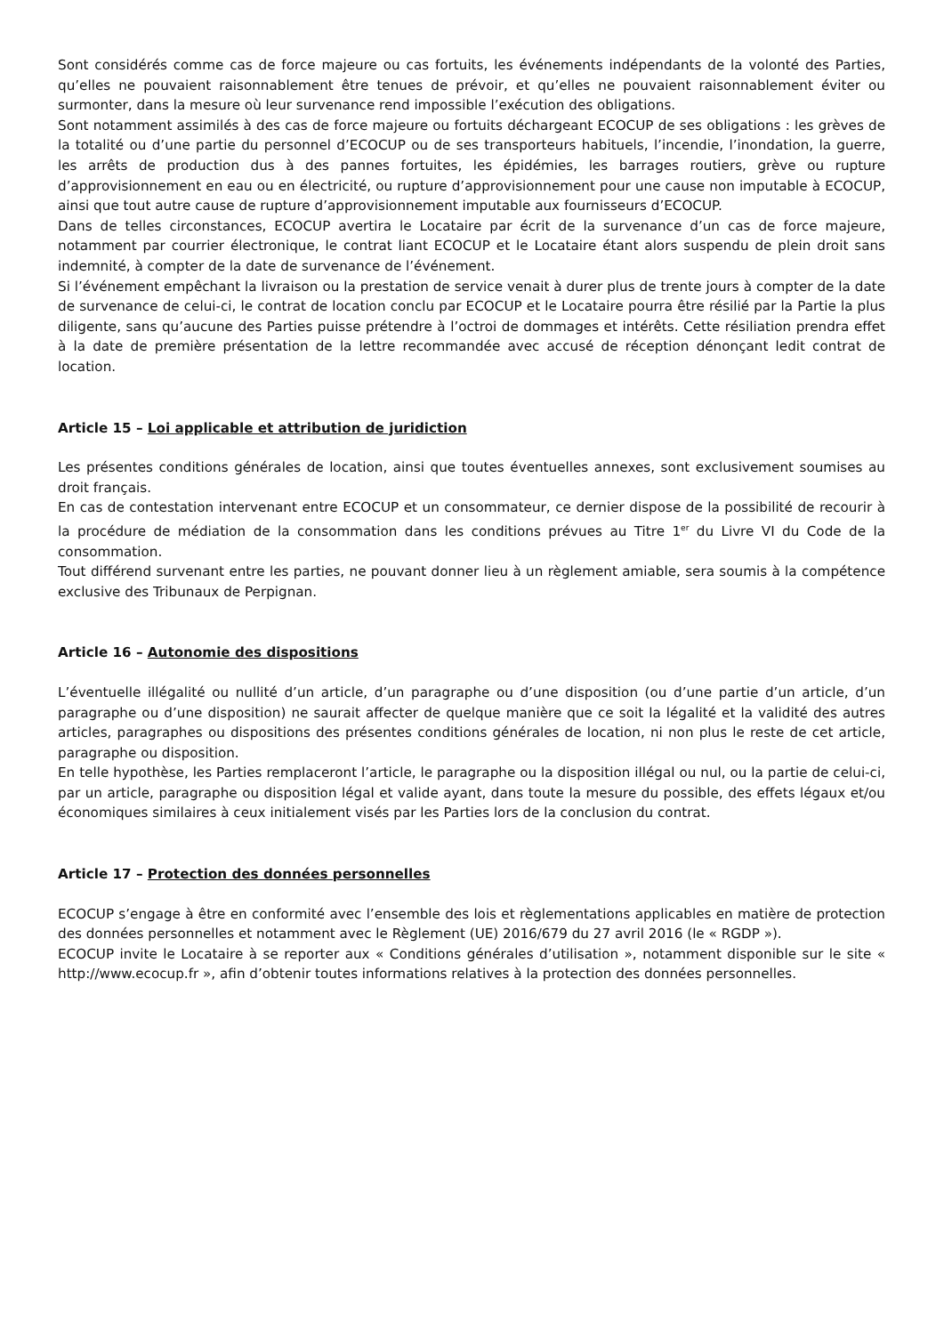Sont considérés comme cas de force majeure ou cas fortuits, les événements indépendants de la volonté des Parties, qu’elles ne pouvaient raisonnablement être tenues de prévoir, et qu’elles ne pouvaient raisonnablement éviter ou surmonter, dans la mesure où leur survenance rend impossible l’exécution des obligations.
Sont notamment assimilés à des cas de force majeure ou fortuits déchargeant ECOCUP de ses obligations : les grèves de la totalité ou d’une partie du personnel d’ECOCUP ou de ses transporteurs habituels, l’incendie, l’inondation, la guerre, les arrêts de production dus à des pannes fortuites, les épidémies, les barrages routiers, grève ou rupture d’approvisionnement en eau ou en électricité, ou rupture d’approvisionnement pour une cause non imputable à ECOCUP, ainsi que tout autre cause de rupture d’approvisionnement imputable aux fournisseurs d’ECOCUP.
Dans de telles circonstances, ECOCUP avertira le Locataire par écrit de la survenance d’un cas de force majeure, notamment par courrier électronique, le contrat liant ECOCUP et le Locataire étant alors suspendu de plein droit sans indemnité, à compter de la date de survenance de l’événement.
Si l’événement empêchant la livraison ou la prestation de service venait à durer plus de trente jours à compter de la date de survenance de celui-ci, le contrat de location conclu par ECOCUP et le Locataire pourra être résilié par la Partie la plus diligente, sans qu’aucune des Parties puisse prétendre à l’octroi de dommages et intérêts. Cette résiliation prendra effet à la date de première présentation de la lettre recommandée avec accusé de réception dénonçant ledit contrat de location.
Article 15 – Loi applicable et attribution de juridiction
Les présentes conditions générales de location, ainsi que toutes éventuelles annexes, sont exclusivement soumises au droit français.
En cas de contestation intervenant entre ECOCUP et un consommateur, ce dernier dispose de la possibilité de recourir à la procédure de médiation de la consommation dans les conditions prévues au Titre 1<sup>er</sup> du Livre VI du Code de la consommation.
Tout différend survenant entre les parties, ne pouvant donner lieu à un règlement amiable, sera soumis à la compétence exclusive des Tribunaux de Perpignan.
Article 16 – Autonomie des dispositions
L’éventuelle illégalité ou nullité d’un article, d’un paragraphe ou d’une disposition (ou d’une partie d’un article, d’un paragraphe ou d’une disposition) ne saurait affecter de quelque manière que ce soit la légalité et la validité des autres articles, paragraphes ou dispositions des présentes conditions générales de location, ni non plus le reste de cet article, paragraphe ou disposition.
En telle hypothèse, les Parties remplaceront l’article, le paragraphe ou la disposition illégal ou nul, ou la partie de celui-ci, par un article, paragraphe ou disposition légal et valide ayant, dans toute la mesure du possible, des effets légaux et/ou économiques similaires à ceux initialement visés par les Parties lors de la conclusion du contrat.
Article 17 – Protection des données personnelles
ECOCUP s’engage à être en conformité avec l’ensemble des lois et règlementations applicables en matière de protection des données personnelles et notamment avec le Règlement (UE) 2016/679 du 27 avril 2016 (le « RGDP »).
ECOCUP invite le Locataire à se reporter aux « Conditions générales d’utilisation », notamment disponible sur le site « http://www.ecocup.fr », afin d’obtenir toutes informations relatives à la protection des données personnelles.